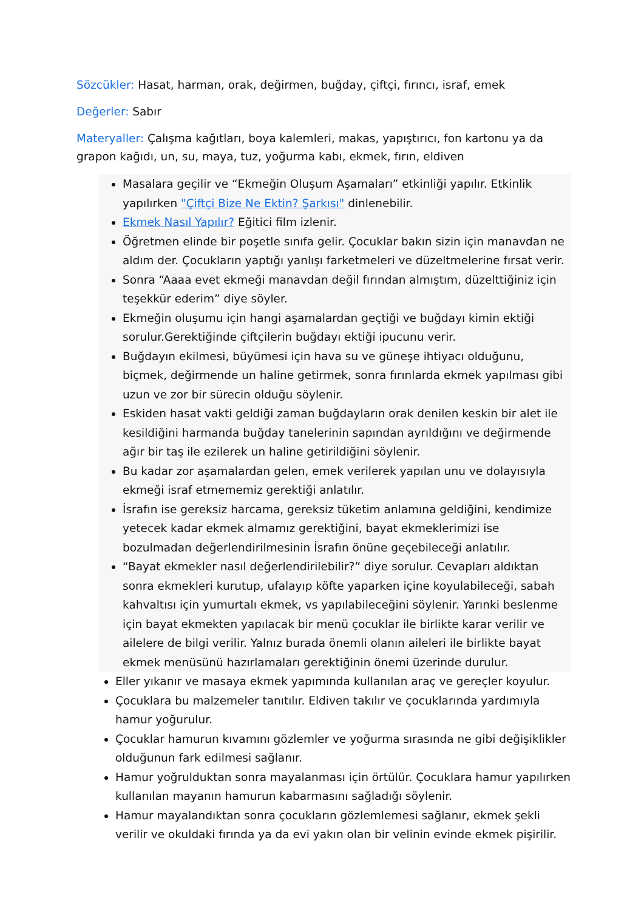Sözcükler: Hasat, harman, orak, değirmen, buğday, çiftçi, fırıncı, israf, emek
Değerler: Sabır
Materyaller: Çalışma kağıtları, boya kalemleri, makas, yapıştırıcı, fon kartonu ya da grapon kağıdı, un, su, maya, tuz, yoğurma kabı, ekmek, fırın, eldiven
Masalara geçilir ve “Ekmeğin Oluşum Aşamaları” etkinliği yapılır. Etkinlik yapılırken "Çiftçi Bize Ne Ektin? Şarkısı" dinlenebilir.
Ekmek Nasıl Yapılır? Eğitici film izlenir.
Öğretmen elinde bir poşetle sınıfa gelir. Çocuklar bakın sizin için manavdan ne aldım der. Çocukların yaptığı yanlışı farketmeleri ve düzeltmelerine fırsat verir.
Sonra “Aaaa evet ekmeği manavdan değil fırından almıştım, düzelttiğiniz için teşekkür ederim” diye söyler.
Ekmeğin oluşumu için hangi aşamalardan geçtiği ve buğdayı kimin ektiği sorulur.Gerektiğinde çiftçilerin buğdayı ektiği ipucunu verir.
Buğdayın ekilmesi, büyümesi için hava su ve güneşe ihtiyacı olduğunu, biçmek, değirmende un haline getirmek, sonra fırınlarda ekmek yapılması gibi uzun ve zor bir sürecin olduğu söylenir.
Eskiden hasat vakti geldiği zaman buğdayların orak denilen keskin bir alet ile kesildiğini harmanda buğday tanelerinin sapından ayrıldığını ve değirmende ağır bir taş ile ezilerek un haline getirildiğini söylenir.
Bu kadar zor aşamalardan gelen, emek verilerek yapılan unu ve dolayısıyla ekmeği israf etmememiz gerektiği anlatılır.
İsrafın ise gereksiz harcama, gereksiz tüketim anlamına geldiğini, kendimize yetecek kadar ekmek almamız gerektiğini, bayat ekmeklerimizi ise bozulmadan değerlendirilmesinin İsrafın önüne geçebileceği anlatılır.
“Bayat ekmekler nasıl değerlendirilebilir?” diye sorulur. Cevapları aldıktan sonra ekmekleri kurutup, ufalayıp köfte yaparken içine koyulabileceği, sabah kahvaltısı için yumurtalı ekmek, vs yapılabileceğini söylenir. Yarınki beslenme için bayat ekmekten yapılacak bir menü çocuklar ile birlikte karar verilir ve ailelere de bilgi verilir. Yalnız burada önemli olanın aileleri ile birlikte bayat ekmek menüsünü hazırlamaları gerektiğinin önemi üzerinde durulur.
Eller yıkanır ve masaya ekmek yapımında kullanılan araç ve gereçler koyulur.
Çocuklara bu malzemeler tanıtılır. Eldiven takılır ve çocuklarında yardımıyla hamur yoğurulur.
Çocuklar hamurun kıvamını gözlemler ve yoğurma sırasında ne gibi değişiklikler olduğunun fark edilmesi sağlanır.
Hamur yoğrulduktan sonra mayalanması için örtülür. Çocuklara hamur yapılırken kullanılan mayanın hamurun kabarmasını sağladığı söylenir.
Hamur mayalandıktan sonra çocukların gözlemlemesi sağlanır, ekmek şekli verilir ve okuldaki fırında ya da evi yakın olan bir velinin evinde ekmek pişirilir.